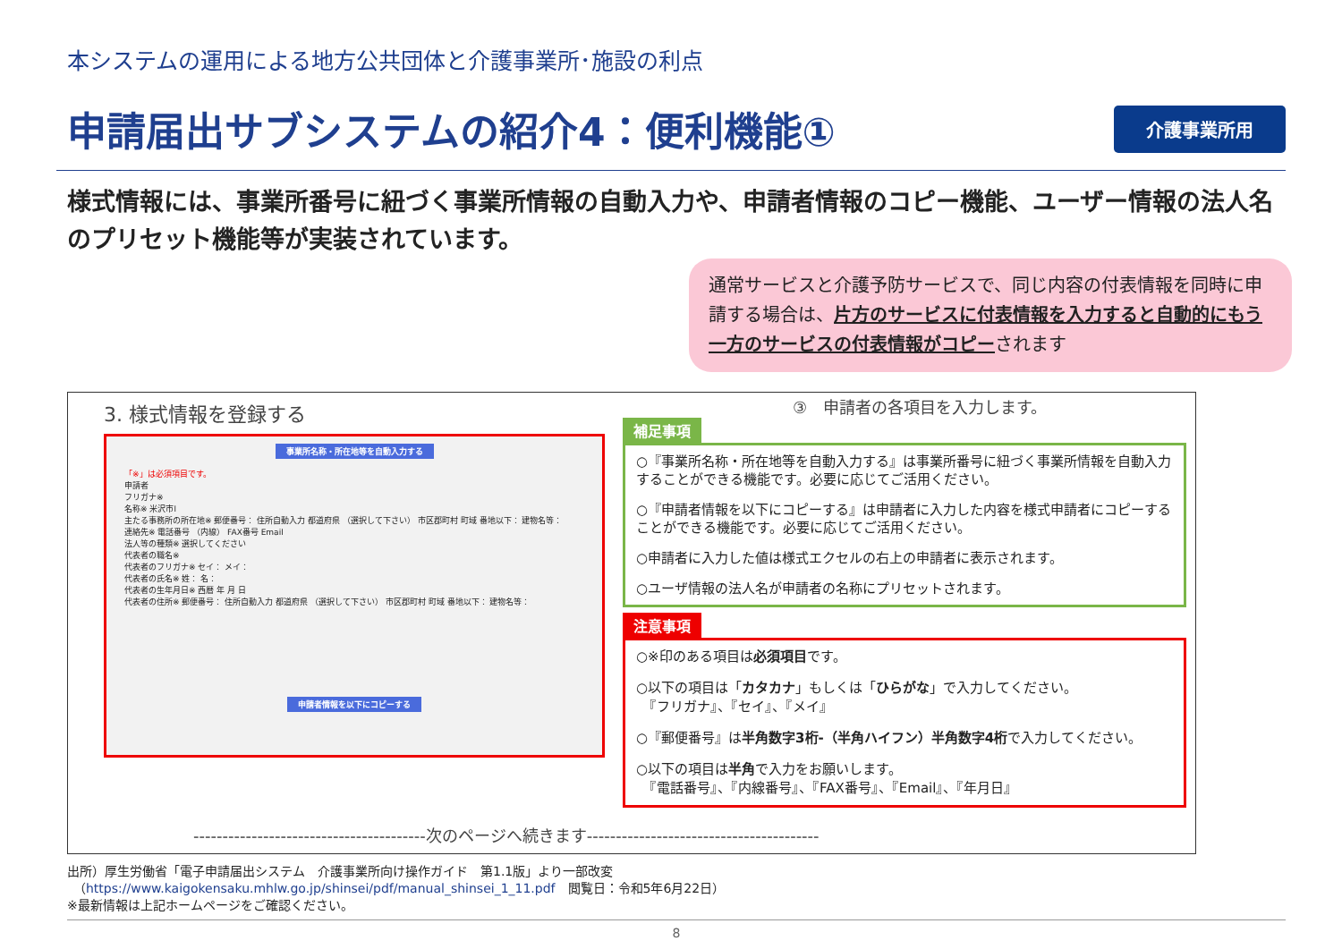本システムの運用による地方公共団体と介護事業所･施設の利点
申請届出サブシステムの紹介4：便利機能①
介護事業所用
様式情報には、事業所番号に紐づく事業所情報の自動入力や、申請者情報のコピー機能、ユーザー情報の法人名のプリセット機能等が実装されています。
通常サービスと介護予防サービスで、同じ内容の付表情報を同時に申請する場合は、片方のサービスに付表情報を入力すると自動的にもう一方のサービスの付表情報がコピーされます
3. 様式情報を登録する
事業所名称・所在地等を自動入力する
「※」は必須項目です。
申請者
フリガナ※
名称※ 米沢市l
主たる事務所の所在地※ 郵便番号： 住所自動入力 都道府県 （選択して下さい） 市区郡町村 町域 番地以下： 建物名等：
連絡先※ 電話番号 （内線） FAX番号 Email
法人等の種類※ 選択してください
代表者の職名※
代表者のフリガナ※ セイ： メイ：
代表者の氏名※ 姓： 名：
代表者の生年月日※ 西暦 年 月 日
代表者の住所※ 郵便番号： 住所自動入力 都道府県 （選択して下さい） 市区郡町村 町域 番地以下： 建物名等：
申請者情報を以下にコピーする
③　申請者の各項目を入力します。
補足事項
○『事業所名称・所在地等を自動入力する』は事業所番号に紐づく事業所情報を自動入力することができる機能です。必要に応じてご活用ください。
○『申請者情報を以下にコピーする』は申請者に入力した内容を様式申請者にコピーすることができる機能です。必要に応じてご活用ください。
○申請者に入力した値は様式エクセルの右上の申請者に表示されます。
○ユーザ情報の法人名が申請者の名称にプリセットされます。
注意事項
○※印のある項目は必須項目です。
○以下の項目は「カタカナ」もしくは「ひらがな」で入力してください。
　『フリガナ』、『セイ』、『メイ』
○『郵便番号』は半角数字3桁-（半角ハイフン）半角数字4桁で入力してください。
○以下の項目は半角で入力をお願いします。
　『電話番号』、『内線番号』、『FAX番号』、『Email』、『年月日』
----------------------------------------次のページへ続きます----------------------------------------
出所）厚生労働省「電子申請届出システム　介護事業所向け操作ガイド　第1.1版」より一部改変
　（https://www.kaigokensaku.mhlw.go.jp/shinsei/pdf/manual_shinsei_1_11.pdf　閲覧日：令和5年6月22日）
※最新情報は上記ホームページをご確認ください。
8